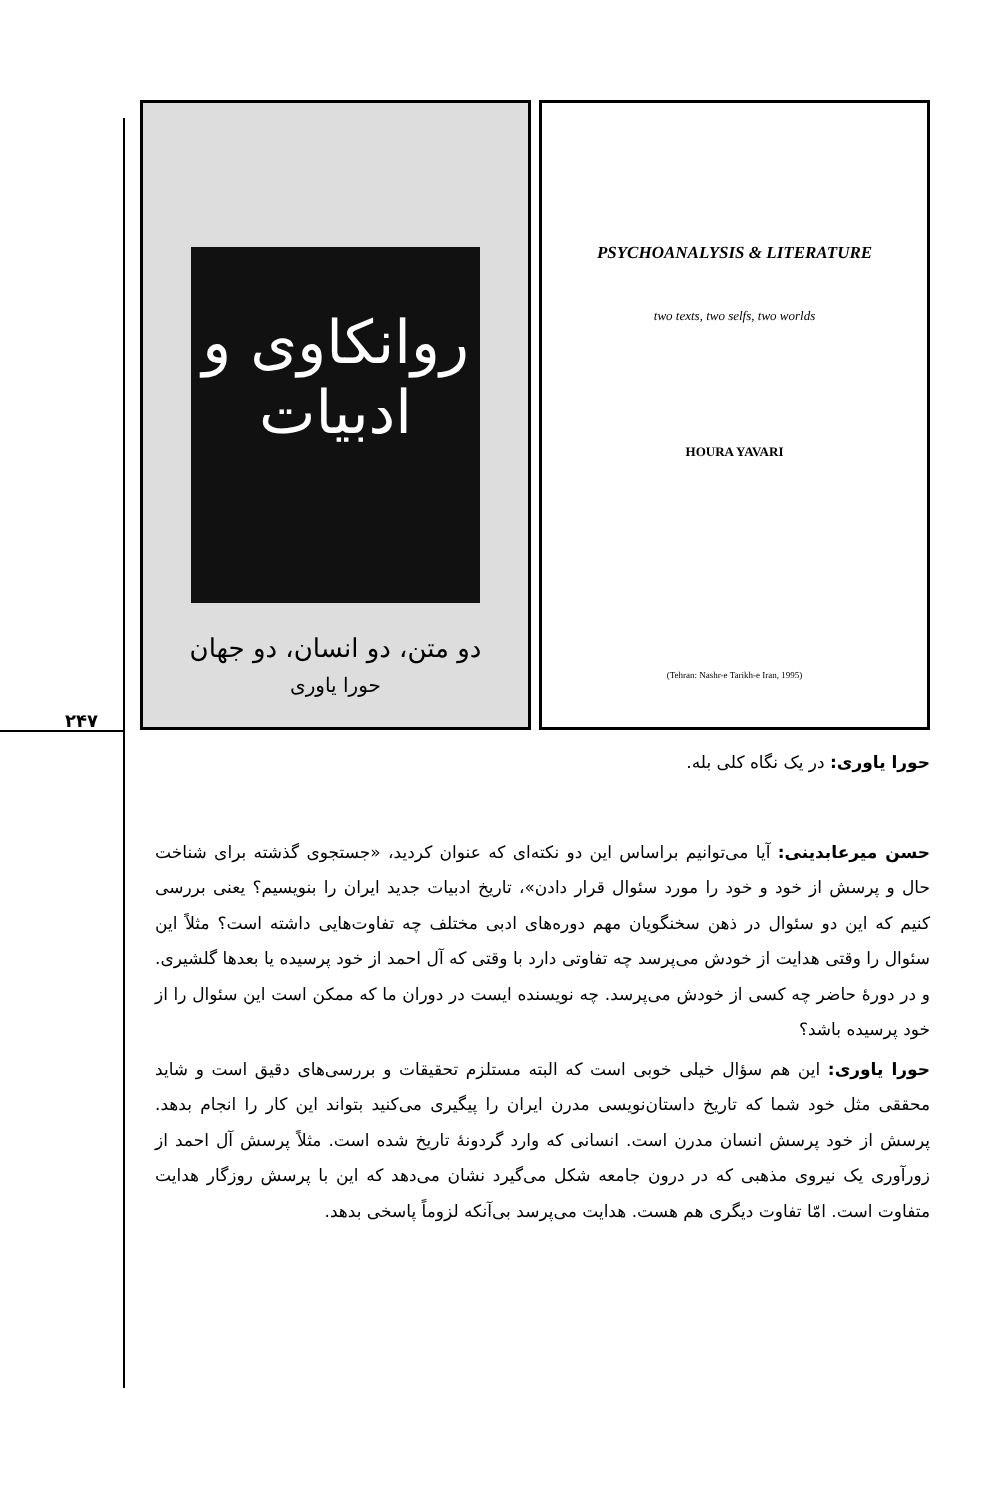۲۴۷
روانکاوی و ادبیات
دو متن، دو انسان، دو جهان
حورا یاوری
PSYCHOANALYSIS & LITERATURE
two texts, two selfs, two worlds
HOURA YAVARI
(Tehran: Nashr-e Tarikh-e Iran, 1995)
حورا یاوری: در یک نگاه کلی بله.
حسن میرعابدینی: آیا می‌توانیم براساس این دو نکته‌ای که عنوان کردید، «جستجوی گذشته برای شناخت حال و پرسش از خود و خود را مورد سئوال قرار دادن»، تاریخ ادبیات جدید ایران را بنویسیم؟ یعنی بررسی کنیم که این دو سئوال در ذهن سخنگویان مهم دوره‌های ادبی مختلف چه تفاوت‌هایی داشته است؟ مثلاً این سئوال را وقتی هدایت از خودش می‌پرسد چه تفاوتی دارد با وقتی که آل احمد از خود پرسیده یا بعدها گلشیری. و در دورهٔ حاضر چه کسی از خودش می‌پرسد. چه نویسنده ایست در دوران ما که ممکن است این سئوال را از خود پرسیده باشد؟
حورا یاوری: این هم سؤال خیلی خوبی است که البته مستلزم تحقیقات و بررسی‌های دقیق است و شاید محققی مثل خود شما که تاریخ داستان‌نویسی مدرن ایران را پیگیری می‌کنید بتواند این کار را انجام بدهد. پرسش از خود پرسش انسان مدرن است. انسانی که وارد گردونهٔ تاریخ شده است. مثلاً پرسش آل احمد از زورآوری یک نیروی مذهبی که در درون جامعه شکل می‌گیرد نشان می‌دهد که این با پرسش روزگار هدایت متفاوت است. امّا تفاوت دیگری هم هست. هدایت می‌پرسد بی‌آنکه لزوماً پاسخی بدهد.